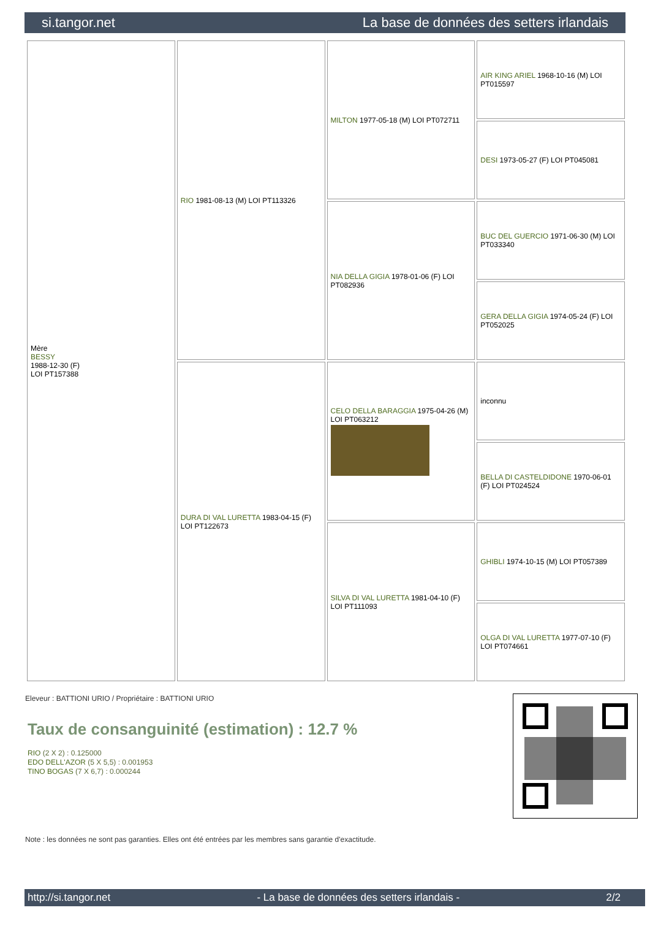si.tangor.net La base de données des setters irlandais
| Mère BESSY 1988-12-30 (F) LOI PT157388 | RIO 1981-08-13 (M) LOI PT113326 | MILTON 1977-05-18 (M) LOI PT072711 | AIR KING ARIEL 1968-10-16 (M) LOI PT015597 |
| | | | DESI 1973-05-27 (F) LOI PT045081 |
| | | NIA DELLA GIGIA 1978-01-06 (F) LOI PT082936 | BUC DEL GUERCIO 1971-06-30 (M) LOI PT033340 |
| | | | GERA DELLA GIGIA 1974-05-24 (F) LOI PT052025 |
| | DURA DI VAL LURETTA 1983-04-15 (F) LOI PT122673 | CELO DELLA BARAGGIA 1975-04-26 (M) LOI PT063212 | inconnu |
| | | | BELLA DI CASTELDIDONE 1970-06-01 (F) LOI PT024524 |
| | | SILVA DI VAL LURETTA 1981-04-10 (F) LOI PT111093 | GHIBLI 1974-10-15 (M) LOI PT057389 |
| | | | OLGA DI VAL LURETTA 1977-07-10 (F) LOI PT074661 |
Eleveur : BATTIONI URIO / Propriétaire : BATTIONI URIO
Taux de consanguinité (estimation) : 12.7 %
RIO (2 X 2) : 0.125000
EDO DELL'AZOR (5 X 5,5) : 0.001953
TINO BOGAS (7 X 6,7) : 0.000244
Note : les données ne sont pas garanties. Elles ont été entrées par les membres sans garantie d'exactitude.
http://si.tangor.net - La base de données des setters irlandais - 2/2